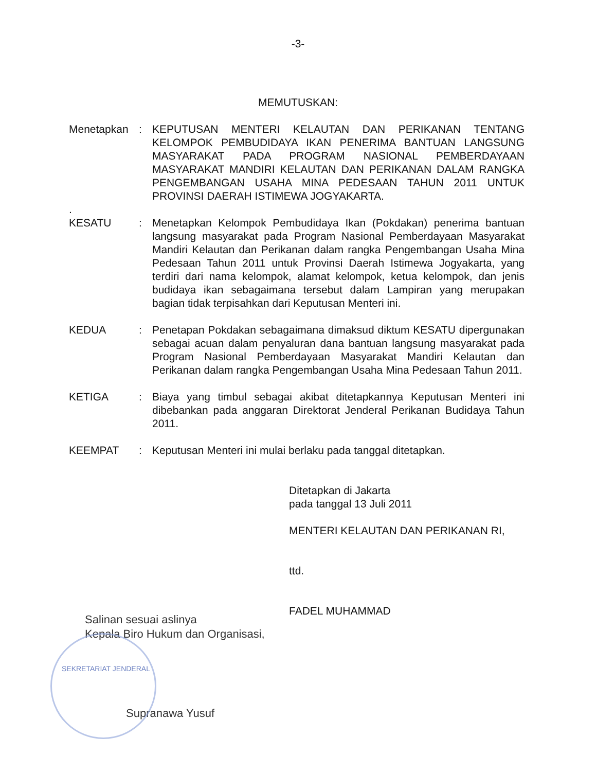-3-
MEMUTUSKAN:
Menetapkan : KEPUTUSAN MENTERI KELAUTAN DAN PERIKANAN TENTANG KELOMPOK PEMBUDIDAYA IKAN PENERIMA BANTUAN LANGSUNG MASYARAKAT PADA PROGRAM NASIONAL PEMBERDAYAAN MASYARAKAT MANDIRI KELAUTAN DAN PERIKANAN DALAM RANGKA PENGEMBANGAN USAHA MINA PEDESAAN TAHUN 2011 UNTUK PROVINSI DAERAH ISTIMEWA JOGYAKARTA.
.
KESATU : Menetapkan Kelompok Pembudidaya Ikan (Pokdakan) penerima bantuan langsung masyarakat pada Program Nasional Pemberdayaan Masyarakat Mandiri Kelautan dan Perikanan dalam rangka Pengembangan Usaha Mina Pedesaan Tahun 2011 untuk Provinsi Daerah Istimewa Jogyakarta, yang terdiri dari nama kelompok, alamat kelompok, ketua kelompok, dan jenis budidaya ikan sebagaimana tersebut dalam Lampiran yang merupakan bagian tidak terpisahkan dari Keputusan Menteri ini.
KEDUA : Penetapan Pokdakan sebagaimana dimaksud diktum KESATU dipergunakan sebagai acuan dalam penyaluran dana bantuan langsung masyarakat pada Program Nasional Pemberdayaan Masyarakat Mandiri Kelautan dan Perikanan dalam rangka Pengembangan Usaha Mina Pedesaan Tahun 2011.
KETIGA : Biaya yang timbul sebagai akibat ditetapkannya Keputusan Menteri ini dibebankan pada anggaran Direktorat Jenderal Perikanan Budidaya Tahun 2011.
KEEMPAT : Keputusan Menteri ini mulai berlaku pada tanggal ditetapkan.
Ditetapkan di Jakarta
pada tanggal 13 Juli 2011
MENTERI KELAUTAN DAN PERIKANAN RI,
ttd.
FADEL MUHAMMAD
Salinan sesuai aslinya
Kepala Biro Hukum dan Organisasi,
SEKRETARIAT JENDERAL
Supranawa Yusuf